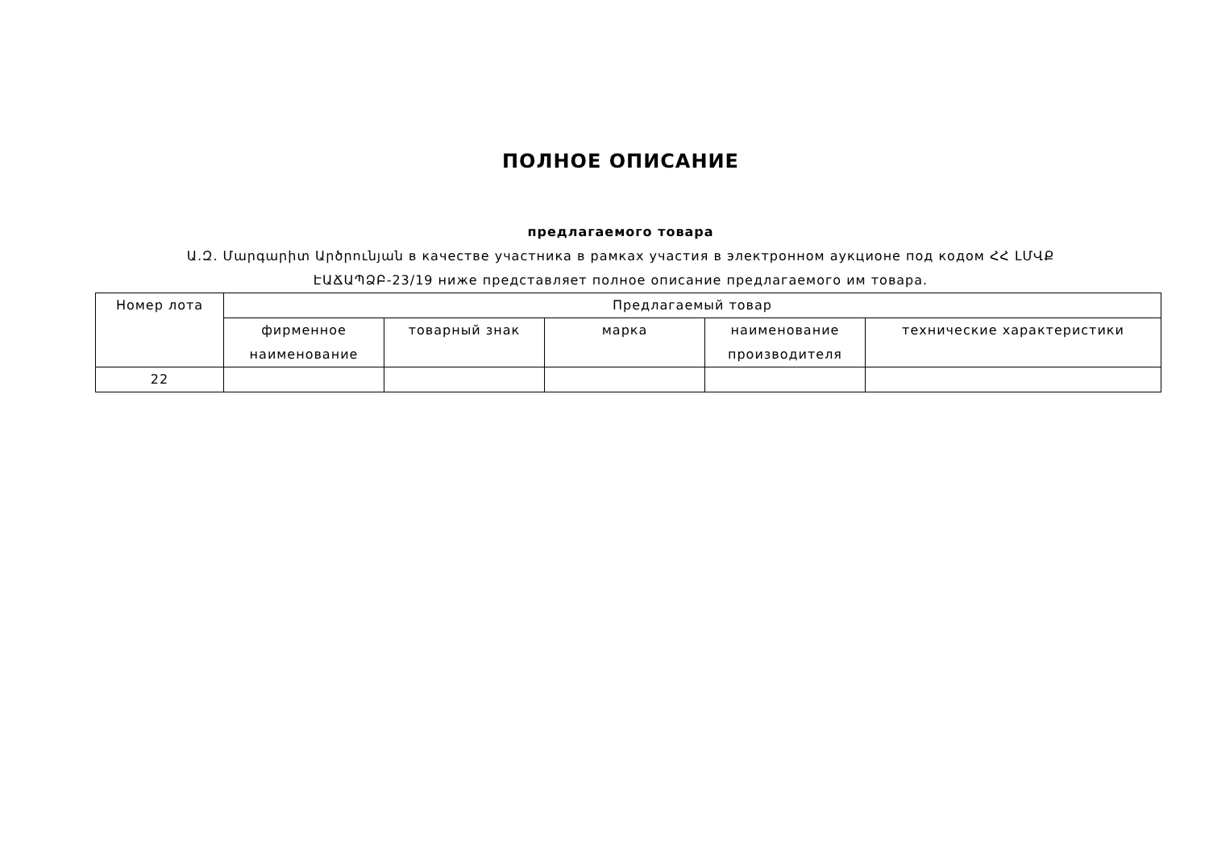ПОЛНОЕ ОПИСАНИЕ
предлагаемого товара
Ա.Զ. Մարգարիտ Արծրունյան в качестве участника в рамках участия в электронном аукционе под кодом ՀՀ ԼՄՎՔ ԷԱՃԱՊՁԲ-23/19 ниже представляет полное описание предлагаемого им товара.
| Номер лота | Предлагаемый товар | | | | |
| --- | --- | --- | --- | --- | --- |
| | фирменное наименование | товарный знак | марка | наименование производителя | технические характеристики |
| 22 | | | | | |